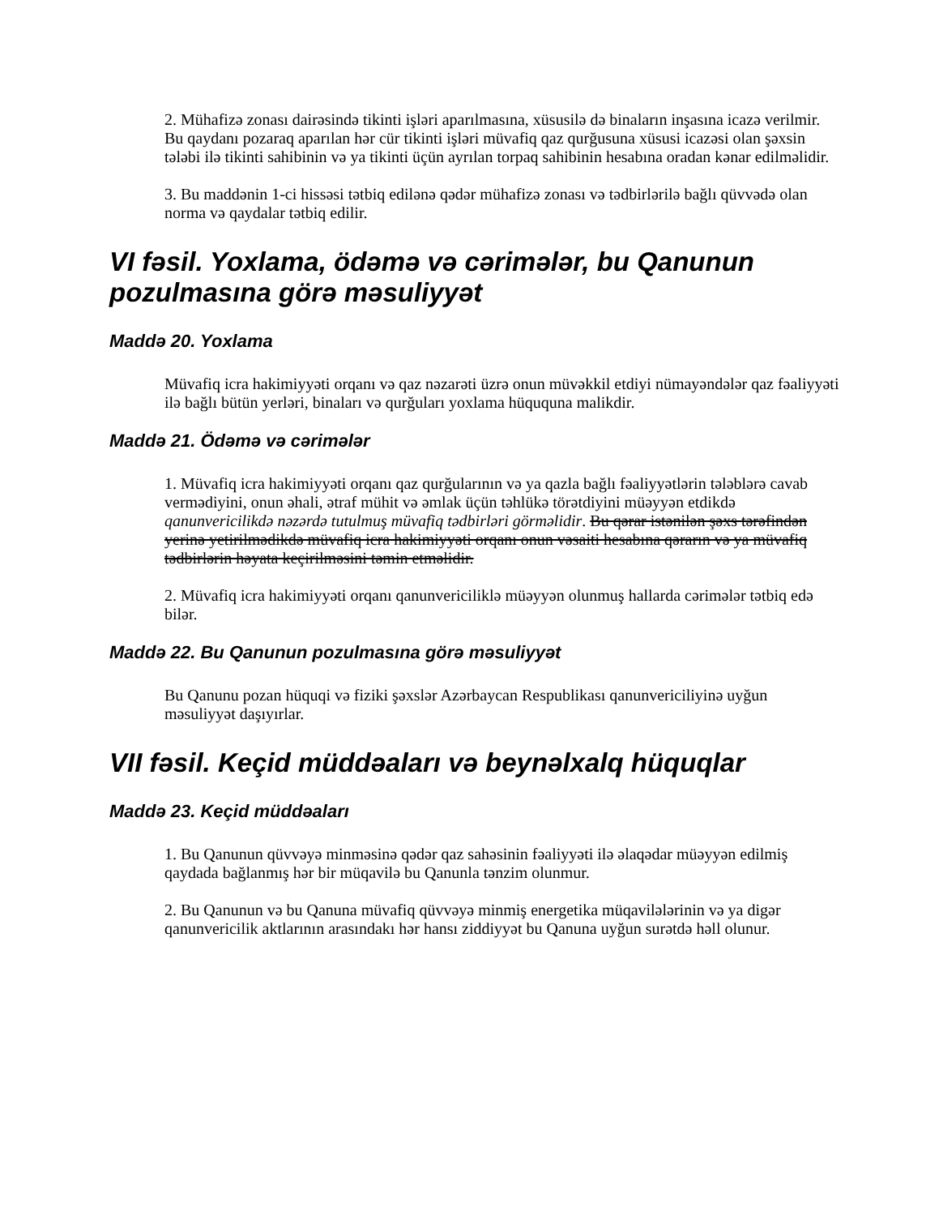2. Mühafizə zonası dairəsində tikinti işləri aparılmasına, xüsusilə də binaların inşasına icazə verilmir. Bu qaydanı pozaraq aparılan hər cür tikinti işləri müvafiq qaz qurğusuna xüsusi icazəsi olan şəxsin tələbi ilə tikinti sahibinin və ya tikinti üçün ayrılan torpaq sahibinin hesabına oradan kənar edilməlidir.
3. Bu maddənin 1-ci hissəsi tətbiq edilənə qədər mühafizə zonası və tədbirlərilə bağlı qüvvədə olan norma və qaydalar tətbiq edilir.
VI fəsil. Yoxlama, ödəmə və cərimələr, bu Qanunun pozulmasına görə məsuliyyət
Maddə 20. Yoxlama
Müvafiq icra hakimiyyəti orqanı və qaz nəzarəti üzrə onun müvəkkil etdiyi nümayəndələr qaz fəaliyyəti ilə bağlı bütün yerləri, binaları və qurğuları yoxlama hüququna malikdir.
Maddə 21. Ödəmə və cərimələr
1. Müvafiq icra hakimiyyəti orqanı qaz qurğularının və ya qazla bağlı fəaliyyətlərin tələblərə cavab vermədiyini, onun əhali, ətraf mühit və əmlak üçün təhlükə törətdiyini müəyyən etdikdə qanunvericilikdə nəzərdə tutulmuş müvafiq tədbirləri görməlidir. Bu qərar istənilən şəxs tərəfindən yerinə yetirilmədikdə müvafiq icra hakimiyyəti orqanı onun vəsaiti hesabına qərarın və ya müvafiq tədbirlərin həyata keçirilməsini təmin etməlidir.
2. Müvafiq icra hakimiyyəti orqanı qanunvericiliklə müəyyən olunmuş hallarda cərimələr tətbiq edə bilər.
Maddə 22. Bu Qanunun pozulmasına görə məsuliyyət
Bu Qanunu pozan hüquqi və fiziki şəxslər Azərbaycan Respublikası qanunvericiliyinə uyğun məsuliyyət daşıyırlar.
VII fəsil. Keçid müddəaları və beynəlxalq hüquqlar
Maddə 23. Keçid müddəaları
1. Bu Qanunun qüvvəyə minməsinə qədər qaz sahəsinin fəaliyyəti ilə əlaqədar müəyyən edilmiş qaydada bağlanmış hər bir müqavilə bu Qanunla tənzim olunmur.
2. Bu Qanunun və bu Qanuna müvafiq qüvvəyə minmiş energetika müqavilələrinin və ya digər qanunvericilik aktlarının arasındakı hər hansı ziddiyyət bu Qanuna uyğun surətdə həll olunur.